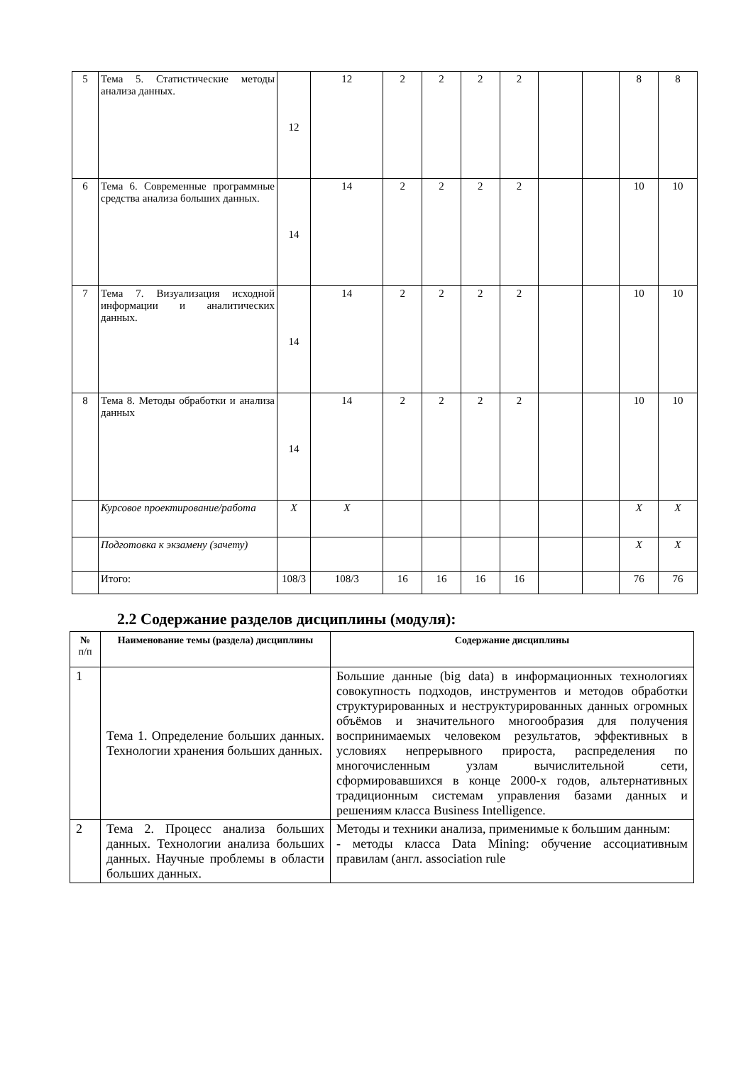| 5 | Тема 5. Статистические методы анализа данных. | 12 | 12 | 2 | 2 | 2 | 2 | | | 8 | 8 |
| 6 | Тема 6. Современные программные средства анализа больших данных. | 14 | 14 | 2 | 2 | 2 | 2 | | | 10 | 10 |
| 7 | Тема 7. Визуализация исходной информации и аналитических данных. | 14 | 14 | 2 | 2 | 2 | 2 | | | 10 | 10 |
| 8 | Тема 8. Методы обработки и анализа данных | 14 | 14 | 2 | 2 | 2 | 2 | | | 10 | 10 |
| | Курсовое проектирование/работа | X | X | | | | | | | X | X |
| | Подготовка к экзамену (зачету) | | | | | | | | | X | X |
| | Итого: | 108/3 | 108/3 | 16 | 16 | 16 | 16 | | | 76 | 76 |
2.2 Содержание разделов дисциплины (модуля):
| № п/п | Наименование темы (раздела) дисциплины | Содержание дисциплины |
| --- | --- | --- |
| 1 | Тема 1. Определение больших данных. Технологии хранения больших данных. | Большие данные (big data) в информационных технологиях совокупность подходов, инструментов и методов обработки структурированных и неструктурированных данных огромных объёмов и значительного многообразия для получения воспринимаемых человеком результатов, эффективных в условиях непрерывного прироста, распределения по многочисленным узлам вычислительной сети, сформировавшихся в конце 2000-х годов, альтернативных традиционным системам управления базами данных и решениям класса Business Intelligence. |
| 2 | Тема 2. Процесс анализа больших данных. Технологии анализа больших данных. Научные проблемы в области больших данных. | Методы и техники анализа, применимые к большим данным: - методы класса Data Mining: обучение ассоциативным правилам (англ. association rule |